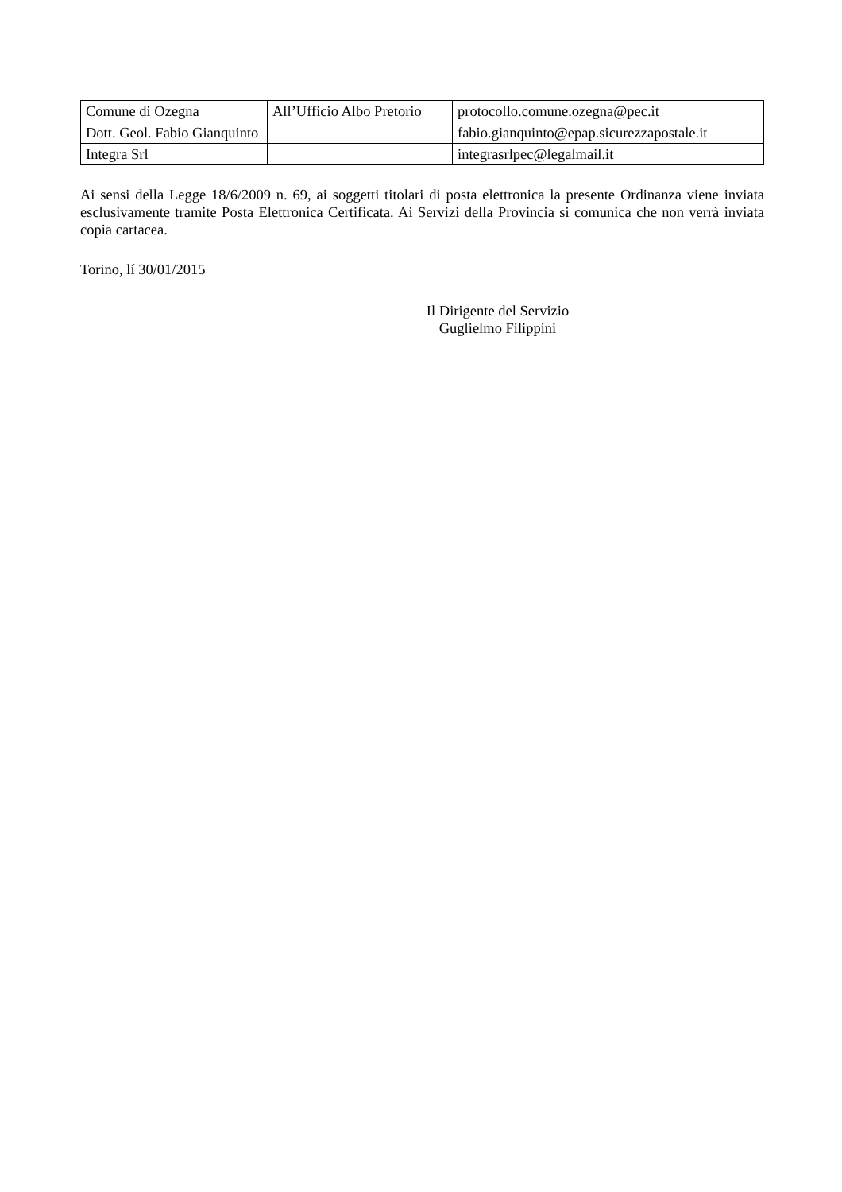| Comune di Ozegna | All’Ufficio Albo Pretorio | protocollo.comune.ozegna@pec.it |
| Dott. Geol. Fabio Gianquinto | | fabio.gianquinto@epap.sicurezzapostale.it |
| Integra Srl | | integrasrlpec@legalmail.it |
Ai sensi della Legge 18/6/2009 n. 69, ai soggetti titolari di posta elettronica la presente Ordinanza viene inviata esclusivamente tramite Posta Elettronica Certificata. Ai Servizi della Provincia si comunica che non verrà inviata copia cartacea.
Torino, lí 30/01/2015
Il Dirigente del Servizio
Guglielmo Filippini